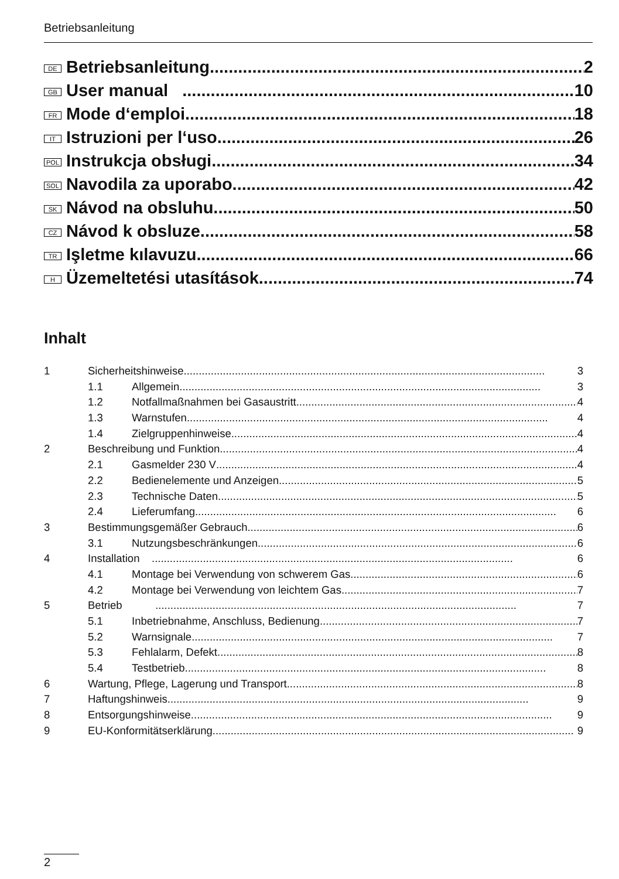Betriebsanleitung
DE Betriebsanleitung 2
GB User manual 10
FR Mode d‘emploi 18
IT Istruzioni per l‘uso 26
POL Instrukcja obsługi 34
SOL Navodila za uporabo 42
SK Návod na obsluhu 50
CZ Návod k obsluze 58
TR Işletme kılavuzu 66
H Üzemeltetési utasítások 74
Inhalt
1 Sicherheitshinweise 3
1.1 Allgemein 3
1.2 Notfallmaßnahmen bei Gasaustritt 4
1.3 Warnstufen 4
1.4 Zielgruppenhinweise 4
2 Beschreibung und Funktion 4
2.1 Gasmelder 230 V 4
2.2 Bedienelemente und Anzeigen 5
2.3 Technische Daten 5
2.4 Lieferumfang 6
3 Bestimmungsgemäßer Gebrauch 6
3.1 Nutzungsbeschränkungen 6
4 Installation 6
4.1 Montage bei Verwendung von schwerem Gas 6
4.2 Montage bei Verwendung von leichtem Gas 7
5 Betrieb 7
5.1 Inbetriebnahme, Anschluss, Bedienung 7
5.2 Warnsignale 7
5.3 Fehlalarm, Defekt 8
5.4 Testbetrieb 8
6 Wartung, Pflege, Lagerung und Transport 8
7 Haftungshinweis 9
8 Entsorgungshinweise 9
9 EU-Konformitätserklärung 9
2